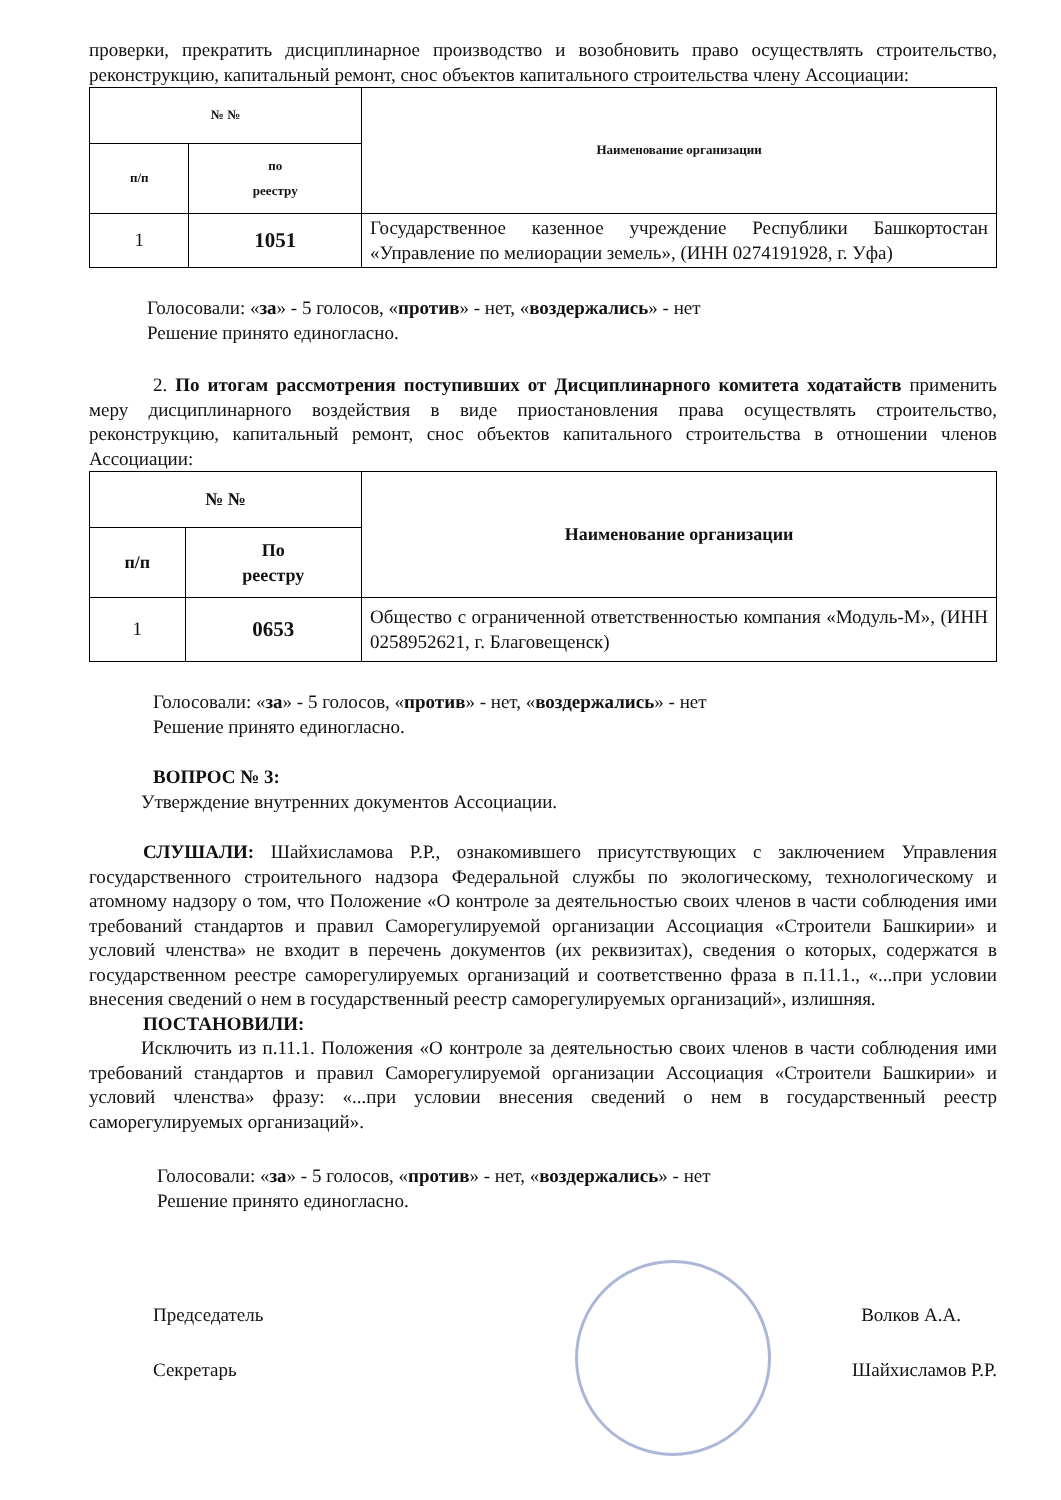проверки, прекратить дисциплинарное производство и возобновить право осуществлять строительство, реконструкцию, капитальный ремонт, снос объектов капитального строительства члену Ассоциации:
| № № | | Наименование организации |
| --- | --- | --- |
| п/п | по реестру | |
| 1 | 1051 | Государственное казенное учреждение Республики Башкортостан «Управление по мелиорации земель», (ИНН 0274191928, г. Уфа) |
Голосовали: «за» - 5 голосов, «против» - нет, «воздержались» - нет
Решение принято единогласно.
2. По итогам рассмотрения поступивших от Дисциплинарного комитета ходатайств применить меру дисциплинарного воздействия в виде приостановления права осуществлять строительство, реконструкцию, капитальный ремонт, снос объектов капитального строительства в отношении членов Ассоциации:
| № № | | Наименование организации |
| --- | --- | --- |
| п/п | По реестру | |
| 1 | 0653 | Общество с ограниченной ответственностью компания «Модуль-М», (ИНН 0258952621, г. Благовещенск) |
Голосовали: «за» - 5 голосов, «против» - нет, «воздержались» - нет
Решение принято единогласно.
ВОПРОС № 3:
Утверждение внутренних документов Ассоциации.
СЛУШАЛИ: Шайхисламова Р.Р., ознакомившего присутствующих с заключением Управления государственного строительного надзора Федеральной службы по экологическому, технологическому и атомному надзору о том, что Положение «О контроле за деятельностью своих членов в части соблюдения ими требований стандартов и правил Саморегулируемой организации Ассоциация «Строители Башкирии» и условий членства» не входит в перечень документов (их реквизитах), сведения о которых, содержатся в государственном реестре саморегулируемых организаций и соответственно фраза в п.11.1., «...при условии внесения сведений о нем в государственный реестр саморегулируемых организаций», излишняя.
ПОСТАНОВИЛИ:
Исключить из п.11.1. Положения «О контроле за деятельностью своих членов в части соблюдения ими требований стандартов и правил Саморегулируемой организации Ассоциация «Строители Башкирии» и условий членства» фразу: «...при условии внесения сведений о нем в государственный реестр саморегулируемых организаций».
Голосовали: «за» - 5 голосов, «против» - нет, «воздержались» - нет
Решение принято единогласно.
Председатель Волков А.А.
Секретарь Шайхисламов Р.Р.